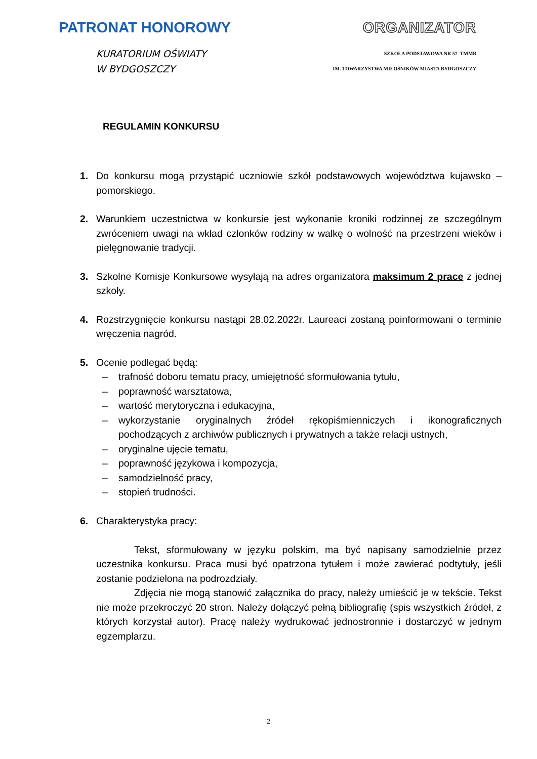PATRONAT HONOROWY ORGANIZATOR
KURATORIUM OŚWIATY
W BYDGOSZCZY
SZKOŁA PODSTAWOWA NR 57 TMMB
IM. TOWARZYSTWA MIŁOŚNIKÓW MIASTA BYDGOSZCZY
REGULAMIN KONKURSU
1. Do konkursu mogą przystąpić uczniowie szkół podstawowych województwa kujawsko – pomorskiego.
2. Warunkiem uczestnictwa w konkursie jest wykonanie kroniki rodzinnej ze szczególnym zwróceniem uwagi na wkład członków rodziny w walkę o wolność na przestrzeni wieków i pielęgnowanie tradycji.
3. Szkolne Komisje Konkursowe wysyłają na adres organizatora maksimum 2 prace z jednej szkoły.
4. Rozstrzygnięcie konkursu nastąpi 28.02.2022r. Laureaci zostaną poinformowani o terminie wręczenia nagród.
5. Ocenie podlegać będą:
– trafność doboru tematu pracy, umiejętność sformułowania tytułu,
– poprawność warsztatowa,
– wartość merytoryczna i edukacyjna,
– wykorzystanie oryginalnych źródeł rękopiśmienniczych i ikonograficznych pochodzących z archiwów publicznych i prywatnych a także relacji ustnych,
– oryginalne ujęcie tematu,
– poprawność językowa i kompozycja,
– samodzielność pracy,
– stopień trudności.
6. Charakterystyka pracy:
Tekst, sformułowany w języku polskim, ma być napisany samodzielnie przez uczestnika konkursu. Praca musi być opatrzona tytułem i może zawierać podtytuły, jeśli zostanie podzielona na podrozdziały.
Zdjęcia nie mogą stanowić załącznika do pracy, należy umieścić je w tekście. Tekst nie może przekroczyć 20 stron. Należy dołączyć pełną bibliografię (spis wszystkich źródeł, z których korzystał autor). Pracę należy wydrukować jednostronnie i dostarczyć w jednym egzemplarzu.
2